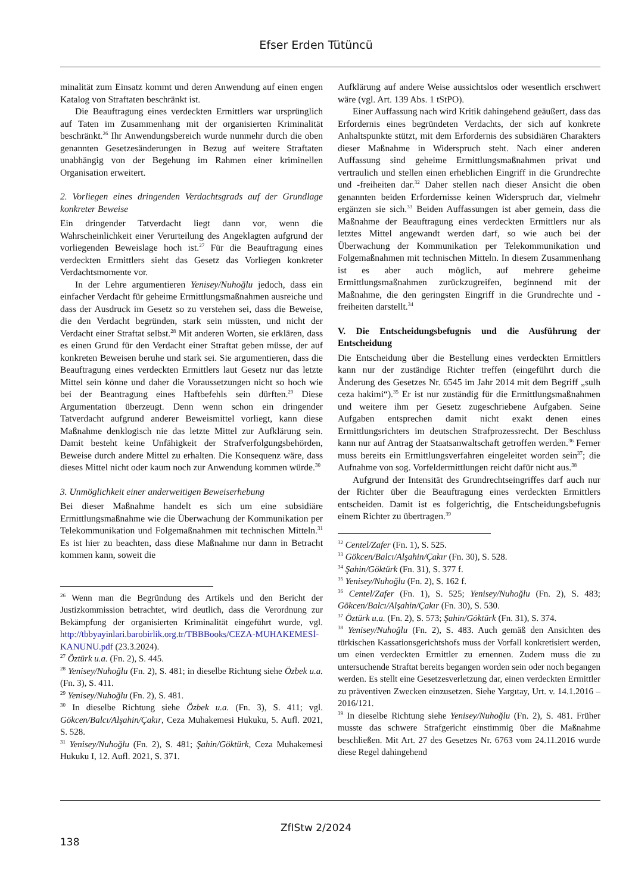Efser Erden Tütüncü
minalität zum Einsatz kommt und deren Anwendung auf einen engen Katalog von Straftaten beschränkt ist.
Die Beauftragung eines verdeckten Ermittlers war ursprünglich auf Taten im Zusammenhang mit der organisierten Kriminalität beschränkt.<sup>26</sup> Ihr Anwendungsbereich wurde nunmehr durch die oben genannten Gesetzesänderungen in Bezug auf weitere Straftaten unabhängig von der Begehung im Rahmen einer kriminellen Organisation erweitert.
2. Vorliegen eines dringenden Verdachtsgrads auf der Grundlage konkreter Beweise
Ein dringender Tatverdacht liegt dann vor, wenn die Wahrscheinlichkeit einer Verurteilung des Angeklagten aufgrund der vorliegenden Beweislage hoch ist.<sup>27</sup> Für die Beauftragung eines verdeckten Ermittlers sieht das Gesetz das Vorliegen konkreter Verdachtsmomente vor.
In der Lehre argumentieren Yenisey/Nuhoğlu jedoch, dass ein einfacher Verdacht für geheime Ermittlungsmaßnahmen ausreiche und dass der Ausdruck im Gesetz so zu verstehen sei, dass die Beweise, die den Verdacht begründen, stark sein müssten, und nicht der Verdacht einer Straftat selbst.<sup>28</sup> Mit anderen Worten, sie erklären, dass es einen Grund für den Verdacht einer Straftat geben müsse, der auf konkreten Beweisen beruhe und stark sei. Sie argumentieren, dass die Beauftragung eines verdeckten Ermittlers laut Gesetz nur das letzte Mittel sein könne und daher die Voraussetzungen nicht so hoch wie bei der Beantragung eines Haftbefehls sein dürften.<sup>29</sup> Diese Argumentation überzeugt. Denn wenn schon ein dringender Tatverdacht aufgrund anderer Beweismittel vorliegt, kann diese Maßnahme denklogisch nie das letzte Mittel zur Aufklärung sein. Damit besteht keine Unfähigkeit der Strafverfolgungsbehörden, Beweise durch andere Mittel zu erhalten. Die Konsequenz wäre, dass dieses Mittel nicht oder kaum noch zur Anwendung kommen würde.<sup>30</sup>
3. Unmöglichkeit einer anderweitigen Beweiserhebung
Bei dieser Maßnahme handelt es sich um eine subsidiäre Ermittlungsmaßnahme wie die Überwachung der Kommunikation per Telekommunikation und Folgemaßnahmen mit technischen Mitteln.<sup>31</sup> Es ist hier zu beachten, dass diese Maßnahme nur dann in Betracht kommen kann, soweit die
<sup>26</sup> Wenn man die Begründung des Artikels und den Bericht der Justizkommission betrachtet, wird deutlich, dass die Verordnung zur Bekämpfung der organisierten Kriminalität eingeführt wurde, vgl. http://tbbyayinlari.barobirlik.org.tr/TBBBooks/CEZA-MUHAKEMESİ-KANUNU.pdf (23.3.2024).
<sup>27</sup> Öztürk u.a. (Fn. 2), S. 445.
<sup>28</sup> Yenisey/Nuhoğlu (Fn. 2), S. 481; in dieselbe Richtung siehe Özbek u.a. (Fn. 3), S. 411.
<sup>29</sup> Yenisey/Nuhoğlu (Fn. 2), S. 481.
<sup>30</sup> In dieselbe Richtung siehe Özbek u.a. (Fn. 3), S. 411; vgl. Gökcen/Balcı/Alşahin/Çakır, Ceza Muhakemesi Hukuku, 5. Aufl. 2021, S. 528.
<sup>31</sup> Yenisey/Nuhoğlu (Fn. 2), S. 481; Şahin/Göktürk, Ceza Muhakemesi Hukuku I, 12. Aufl. 2021, S. 371.
Aufklärung auf andere Weise aussichtslos oder wesentlich erschwert wäre (vgl. Art. 139 Abs. 1 tStPO).
Einer Auffassung nach wird Kritik dahingehend geäußert, dass das Erfordernis eines begründeten Verdachts, der sich auf konkrete Anhaltspunkte stützt, mit dem Erfordernis des subsidiären Charakters dieser Maßnahme in Widerspruch steht. Nach einer anderen Auffassung sind geheime Ermittlungsmaßnahmen privat und vertraulich und stellen einen erheblichen Eingriff in die Grundrechte und -freiheiten dar.<sup>32</sup> Daher stellen nach dieser Ansicht die oben genannten beiden Erfordernisse keinen Widerspruch dar, vielmehr ergänzen sie sich.<sup>33</sup> Beiden Auffassungen ist aber gemein, dass die Maßnahme der Beauftragung eines verdeckten Ermittlers nur als letztes Mittel angewandt werden darf, so wie auch bei der Überwachung der Kommunikation per Telekommunikation und Folgemaßnahmen mit technischen Mitteln. In diesem Zusammenhang ist es aber auch möglich, auf mehrere geheime Ermittlungsmaßnahmen zurückzugreifen, beginnend mit der Maßnahme, die den geringsten Eingriff in die Grundrechte und -freiheiten darstellt.<sup>34</sup>
V. Die Entscheidungsbefugnis und die Ausführung der Entscheidung
Die Entscheidung über die Bestellung eines verdeckten Ermittlers kann nur der zuständige Richter treffen (eingeführt durch die Änderung des Gesetzes Nr. 6545 im Jahr 2014 mit dem Begriff „sulh ceza hakimi“).<sup>35</sup> Er ist nur zuständig für die Ermittlungsmaßnahmen und weitere ihm per Gesetz zugeschriebene Aufgaben. Seine Aufgaben entsprechen damit nicht exakt denen eines Ermittlungsrichters im deutschen Strafprozessrecht. Der Beschluss kann nur auf Antrag der Staatsanwaltschaft getroffen werden.<sup>36</sup> Ferner muss bereits ein Ermittlungsverfahren eingeleitet worden sein<sup>37</sup>; die Aufnahme von sog. Vorfeldermittlungen reicht dafür nicht aus.<sup>38</sup>
Aufgrund der Intensität des Grundrechtseingriffes darf auch nur der Richter über die Beauftragung eines verdeckten Ermittlers entscheiden. Damit ist es folgerichtig, die Entscheidungsbefugnis einem Richter zu übertragen.<sup>39</sup>
<sup>32</sup> Centel/Zafer (Fn. 1), S. 525.
<sup>33</sup> Gökcen/Balcı/Alşahin/Çakır (Fn. 30), S. 528.
<sup>34</sup> Şahin/Göktürk (Fn. 31), S. 377 f.
<sup>35</sup> Yenisey/Nuhoğlu (Fn. 2), S. 162 f.
<sup>36</sup> Centel/Zafer (Fn. 1), S. 525; Yenisey/Nuhoğlu (Fn. 2), S. 483; Gökcen/Balcı/Alşahin/Çakır (Fn. 30), S. 530.
<sup>37</sup> Öztürk u.a. (Fn. 2), S. 573; Şahin/Göktürk (Fn. 31), S. 374.
<sup>38</sup> Yenisey/Nuhoğlu (Fn. 2), S. 483. Auch gemäß den Ansichten des türkischen Kassationsgerichtshofs muss der Vorfall konkretisiert werden, um einen verdeckten Ermittler zu ernennen. Zudem muss die zu untersuchende Straftat bereits begangen worden sein oder noch begangen werden. Es stellt eine Gesetzesverletzung dar, einen verdeckten Ermittler zu präventiven Zwecken einzusetzen. Siehe Yargıtay, Urt. v. 14.1.2016 – 2016/121.
<sup>39</sup> In dieselbe Richtung siehe Yenisey/Nuhoğlu (Fn. 2), S. 481. Früher musste das schwere Strafgericht einstimmig über die Maßnahme beschließen. Mit Art. 27 des Gesetzes Nr. 6763 vom 24.11.2016 wurde diese Regel dahingehend
ZfIStw 2/2024
138